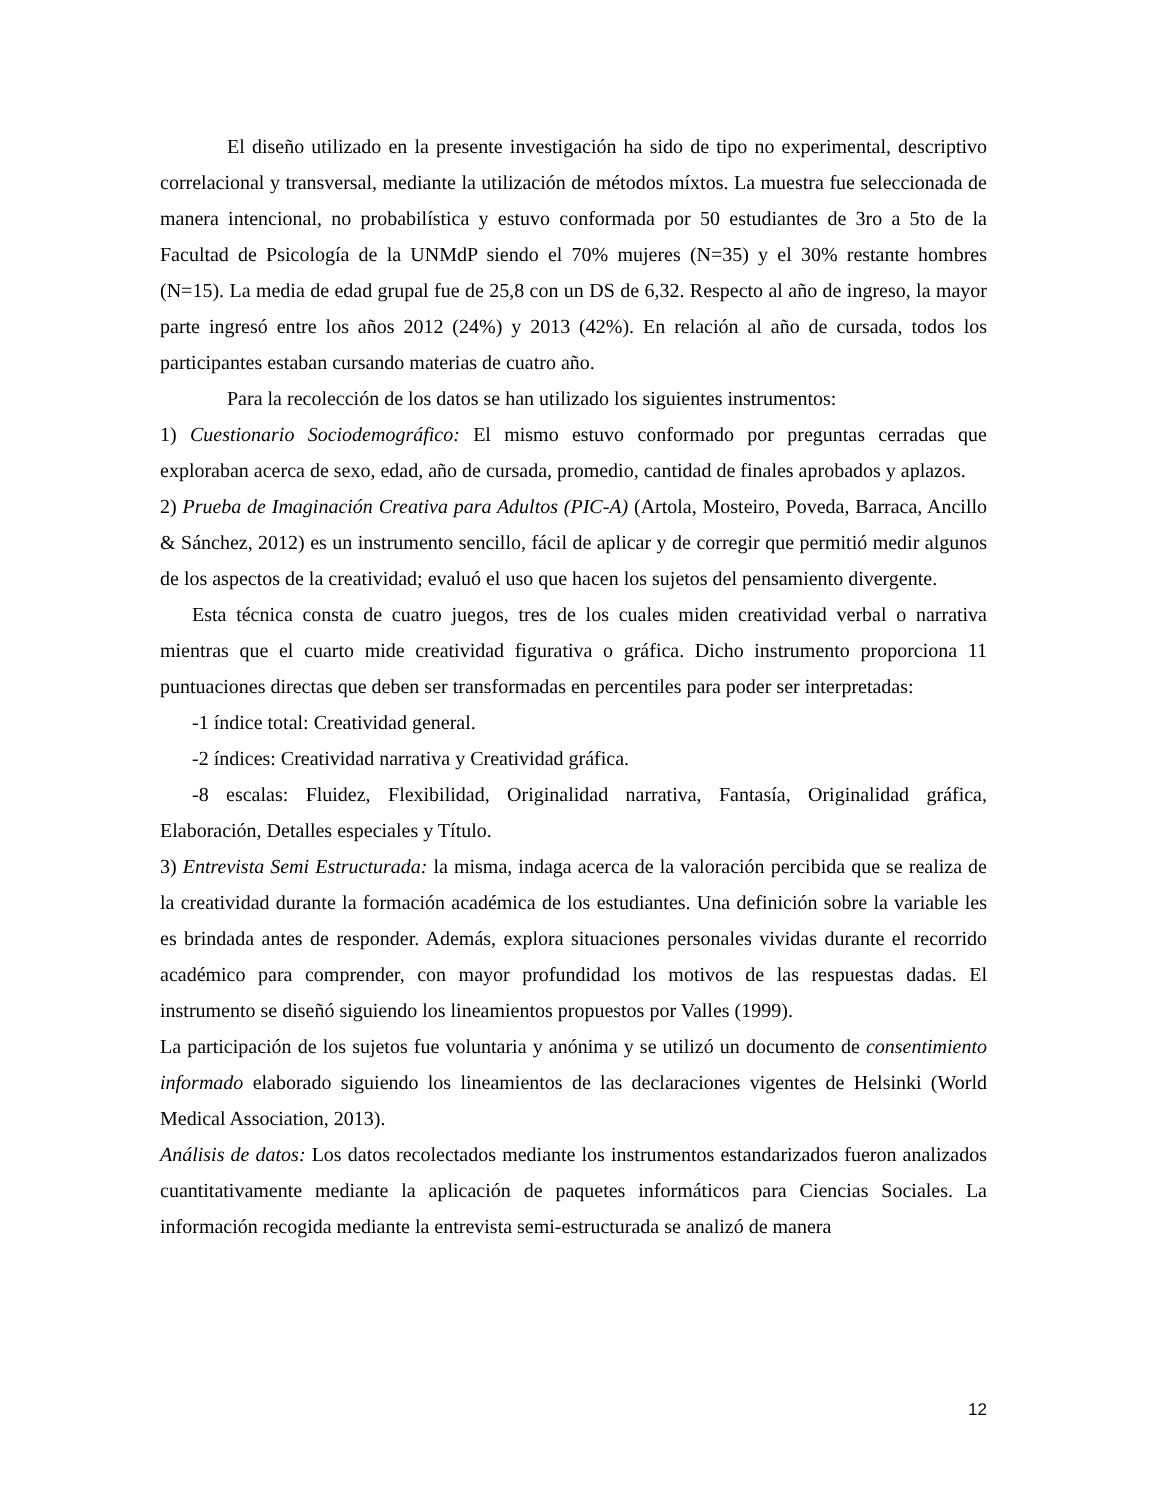El diseño utilizado en la presente investigación ha sido de tipo no experimental, descriptivo correlacional y transversal, mediante la utilización de métodos míxtos. La muestra fue seleccionada de manera intencional, no probabilística y estuvo conformada por 50 estudiantes de 3ro a 5to de la Facultad de Psicología de la UNMdP siendo el 70% mujeres (N=35) y el 30% restante hombres (N=15). La media de edad grupal fue de 25,8 con un DS de 6,32. Respecto al año de ingreso, la mayor parte ingresó entre los años 2012 (24%) y 2013 (42%). En relación al año de cursada, todos los participantes estaban cursando materias de cuatro año.
Para la recolección de los datos se han utilizado los siguientes instrumentos:
1) Cuestionario Sociodemográfico: El mismo estuvo conformado por preguntas cerradas que exploraban acerca de sexo, edad, año de cursada, promedio, cantidad de finales aprobados y aplazos.
2) Prueba de Imaginación Creativa para Adultos (PIC-A) (Artola, Mosteiro, Poveda, Barraca, Ancillo & Sánchez, 2012) es un instrumento sencillo, fácil de aplicar y de corregir que permitió medir algunos de los aspectos de la creatividad; evaluó el uso que hacen los sujetos del pensamiento divergente.
Esta técnica consta de cuatro juegos, tres de los cuales miden creatividad verbal o narrativa mientras que el cuarto mide creatividad figurativa o gráfica. Dicho instrumento proporciona 11 puntuaciones directas que deben ser transformadas en percentiles para poder ser interpretadas:
-1 índice total: Creatividad general.
-2 índices: Creatividad narrativa y Creatividad gráfica.
-8 escalas: Fluidez, Flexibilidad, Originalidad narrativa, Fantasía, Originalidad gráfica, Elaboración, Detalles especiales y Título.
3) Entrevista Semi Estructurada: la misma, indaga acerca de la valoración percibida que se realiza de la creatividad durante la formación académica de los estudiantes. Una definición sobre la variable les es brindada antes de responder. Además, explora situaciones personales vividas durante el recorrido académico para comprender, con mayor profundidad los motivos de las respuestas dadas. El instrumento se diseñó siguiendo los lineamientos propuestos por Valles (1999).
La participación de los sujetos fue voluntaria y anónima y se utilizó un documento de consentimiento informado elaborado siguiendo los lineamientos de las declaraciones vigentes de Helsinki (World Medical Association, 2013).
Análisis de datos: Los datos recolectados mediante los instrumentos estandarizados fueron analizados cuantitativamente mediante la aplicación de paquetes informáticos para Ciencias Sociales. La información recogida mediante la entrevista semi-estructurada se analizó de manera
12